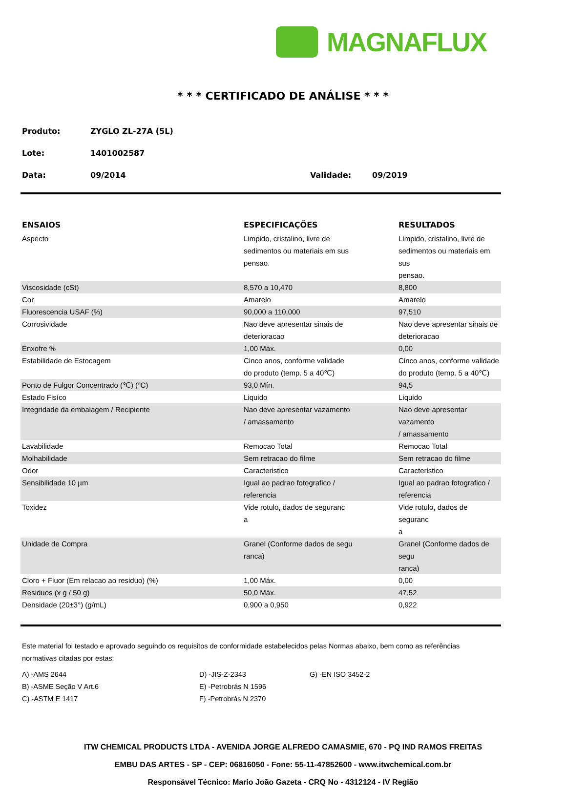MAGNAFLUX
* * * CERTIFICADO DE ANÁLISE * * *
Produto: ZYGLO ZL-27A (5L)
Lote: 1401002587
Data: 09/2014 Validade: 09/2019
| ENSAIOS | ESPECIFICAÇÕES | RESULTADOS |
| --- | --- | --- |
| Aspecto | Limpido, cristalino, livre de sedimentos ou materiais em sus pensao. | Limpido, cristalino, livre de sedimentos ou materiais em sus pensao. |
| Viscosidade (cSt) | 8,570 a 10,470 | 8,800 |
| Cor | Amarelo | Amarelo |
| Fluorescencia USAF (%) | 90,000 a 110,000 | 97,510 |
| Corrosividade | Nao deve apresentar sinais de deterioracao | Nao deve apresentar sinais de deterioracao |
| Enxofre % | 1,00 Máx. | 0,00 |
| Estabilidade de Estocagem | Cinco anos, conforme validade do produto (temp. 5 a 40℃) | Cinco anos, conforme validade do produto (temp. 5 a 40℃) |
| Ponto de Fulgor Concentrado (℃) (ºC) | 93,0 Mín. | 94,5 |
| Estado Fisíco | Liquido | Liquido |
| Integridade da embalagem / Recipiente | Nao deve apresentar vazamento / amassamento | Nao deve apresentar vazamento / amassamento |
| Lavabilidade | Remocao Total | Remocao Total |
| Molhabilidade | Sem retracao do filme | Sem retracao do filme |
| Odor | Caracteristico | Caracteristico |
| Sensibilidade 10 µm | Igual ao padrao fotografico / referencia | Igual ao padrao fotografico / referencia |
| Toxidez | Vide rotulo, dados de seguranc a | Vide rotulo, dados de seguranc a |
| Unidade de Compra | Granel (Conforme dados de segu ranca) | Granel (Conforme dados de segu ranca) |
| Cloro + Fluor (Em relacao ao residuo) (%) | 1,00 Máx. | 0,00 |
| Residuos (x g / 50 g) | 50,0 Máx. | 47,52 |
| Densidade (20±3°) (g/mL) | 0,900 a 0,950 | 0,922 |
Este material foi testado e aprovado seguindo os requisitos de conformidade estabelecidos pelas Normas abaixo, bem como as referências normativas citadas por estas:
A) -AMS 2644
D) -JIS-Z-2343
G) -EN ISO 3452-2
B) -ASME Seção V Art.6
E) -Petrobrás N 1596
C) -ASTM E 1417
F) -Petrobrás N 2370
ITW CHEMICAL PRODUCTS LTDA - AVENIDA JORGE ALFREDO CAMASMIE, 670 - PQ IND RAMOS FREITAS
EMBU DAS ARTES - SP - CEP: 06816050 - Fone: 55-11-47852600 - www.itwchemical.com.br
Responsável Técnico: Mario João Gazeta - CRQ No - 4312124 - IV Região